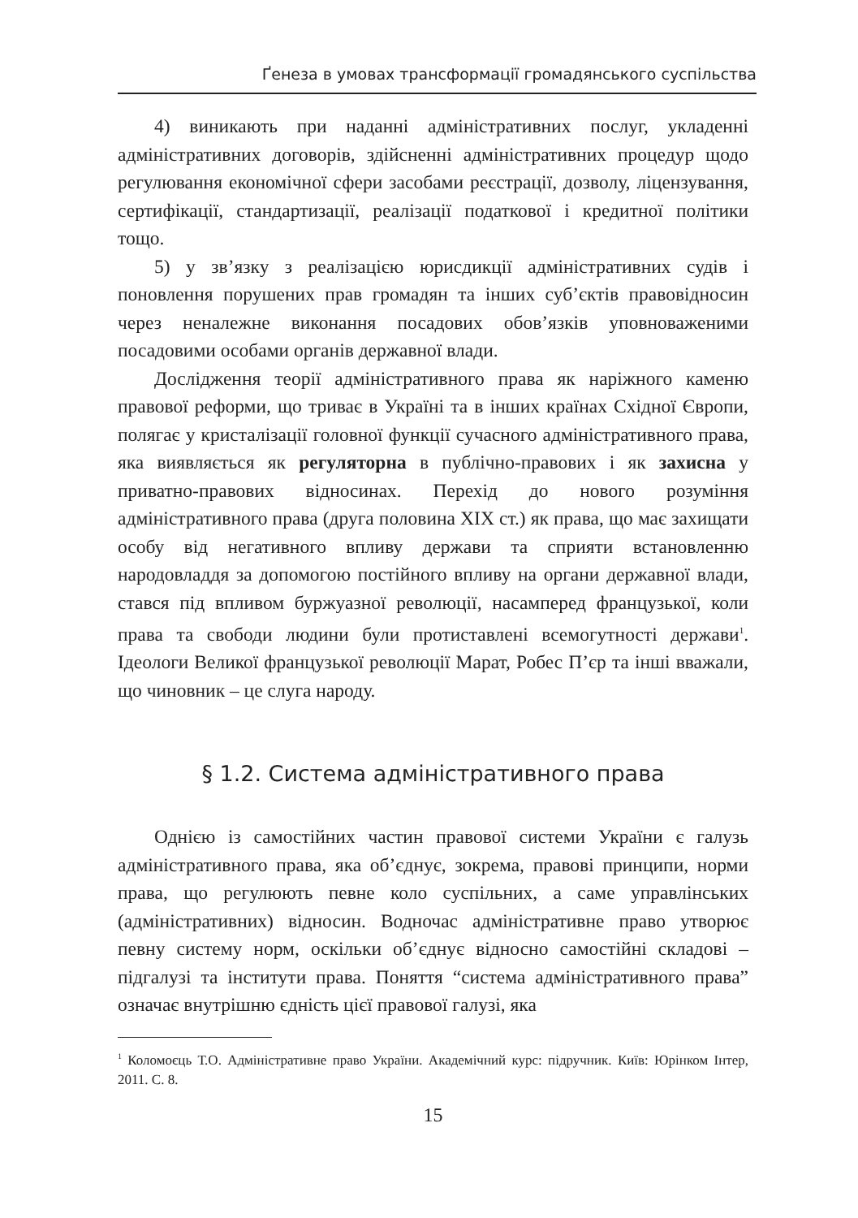Ґенеза в умовах трансформації громадянського суспільства
4) виникають при наданні адміністративних послуг, укладенні адміністративних договорів, здійсненні адміністративних процедур щодо регулювання економічної сфери засобами реєстрації, дозволу, ліцензування, сертифікації, стандартизації, реалізації податкової і кредитної політики тощо.
5) у зв’язку з реалізацією юрисдикції адміністративних судів і поновлення порушених прав громадян та інших суб’єктів правовідносин через неналежне виконання посадових обов’язків уповноваженими посадовими особами органів державної влади.
Дослідження теорії адміністративного права як наріжного каменю правової реформи, що триває в Україні та в інших країнах Східної Європи, полягає у кристалізації головної функції сучасного адміністративного права, яка виявляється як регуляторна в публічно-правових і як захисна у приватно-правових відносинах. Перехід до нового розуміння адміністративного права (друга половина ХІХ ст.) як права, що має захищати особу від негативного впливу держави та сприяти встановленню народовладдя за допомогою постійного впливу на органи державної влади, стався під впливом буржуазної революції, насамперед французької, коли права та свободи людини були протиставлені всемогутності держави<sup>1</sup>. Ідеологи Великої французької революції Марат, Робес П’єр та інші вважали, що чиновник – це слуга народу.
§ 1.2. Система адміністративного права
Однією із самостійних частин правової системи України є галузь адміністративного права, яка об’єднує, зокрема, правові принципи, норми права, що регулюють певне коло суспільних, а саме управлінських (адміністративних) відносин. Водночас адміністративне право утворює певну систему норм, оскільки об’єднує відносно самостійні складові – підгалузі та інститути права. Поняття “система адміністративного права” означає внутрішню єдність цієї правової галузі, яка
<sup>1</sup> Коломоєць Т.О. Адміністративне право України. Академічний курс: підручник. Київ: Юрінком Інтер, 2011. С. 8.
15